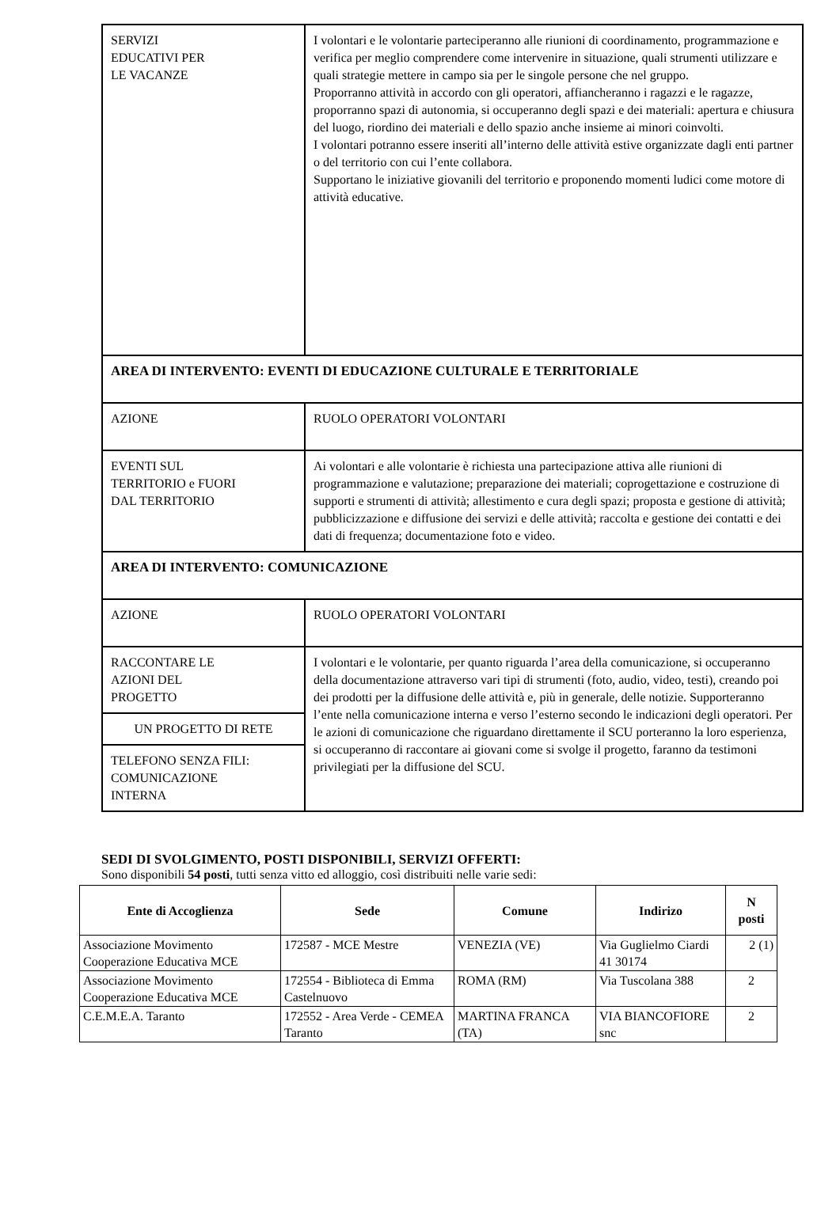| SERVIZI EDUCATIVI PER LE VACANZE | I volontari e le volontarie parteciperanno alle riunioni di coordinamento, programmazione e verifica per meglio comprendere come intervenire in situazione, quali strumenti utilizzare e quali strategie mettere in campo sia per le singole persone che nel gruppo. Proporranno attività in accordo con gli operatori, affiancheranno i ragazzi e le ragazze, proporranno spazi di autonomia, si occuperanno degli spazi e dei materiali: apertura e chiusura del luogo, riordino dei materiali e dello spazio anche insieme ai minori coinvolti. I volontari potranno essere inseriti all’interno delle attività estive organizzate dagli enti partner o del territorio con cui l’ente collabora. Supportano le iniziative giovanili del territorio e proponendo momenti ludici come motore di attività educative. |
| AREA DI INTERVENTO: EVENTI DI EDUCAZIONE CULTURALE E TERRITORIALE | |
| AZIONE | RUOLO OPERATORI VOLONTARI |
| EVENTI SUL TERRITORIO e FUORI DAL TERRITORIO | Ai volontari e alle volontarie è richiesta una partecipazione attiva alle riunioni di programmazione e valutazione; preparazione dei materiali; coprogettazione e costruzione di supporti e strumenti di attività; allestimento e cura degli spazi; proposta e gestione di attività; pubblicizzazione e diffusione dei servizi e delle attività; raccolta e gestione dei contatti e dei dati di frequenza; documentazione foto e video. |
| AREA DI INTERVENTO: COMUNICAZIONE | |
| AZIONE | RUOLO OPERATORI VOLONTARI |
| RACCONTARE LE AZIONI DEL PROGETTO | I volontari e le volontarie, per quanto riguarda l’area della comunicazione, si occuperanno della documentazione attraverso vari tipi di strumenti (foto, audio, video, testi), creando poi dei prodotti per la diffusione delle attività e, più in generale, delle notizie. Supporteranno l’ente nella comunicazione interna e verso l’esterno secondo le indicazioni degli operatori. Per le azioni di comunicazione che riguardano direttamente il SCU porteranno la loro esperienza, si occuperanno di raccontare ai giovani come si svolge il progetto, faranno da testimoni privilegiati per la diffusione del SCU. |
| UN PROGETTO DI RETE | |
| TELEFONO SENZA FILI: COMUNICAZIONE INTERNA | |
SEDI DI SVOLGIMENTO, POSTI DISPONIBILI, SERVIZI OFFERTI:
Sono disponibili 54 posti, tutti senza vitto ed alloggio, così distribuiti nelle varie sedi:
| Ente di Accoglienza | Sede | Comune | Indirizo | N posti |
| --- | --- | --- | --- | --- |
| Associazione Movimento Cooperazione Educativa MCE | 172587 - MCE Mestre | VENEZIA (VE) | Via Guglielmo Ciardi 41 30174 | 2 (1) |
| Associazione Movimento Cooperazione Educativa MCE | 172554 - Biblioteca di Emma Castelnuovo | ROMA (RM) | Via Tuscolana 388 | 2 |
| C.E.M.E.A. Taranto | 172552 - Area Verde - CEMEA Taranto | MARTINA FRANCA (TA) | VIA BIANCOFIORE snc | 2 |